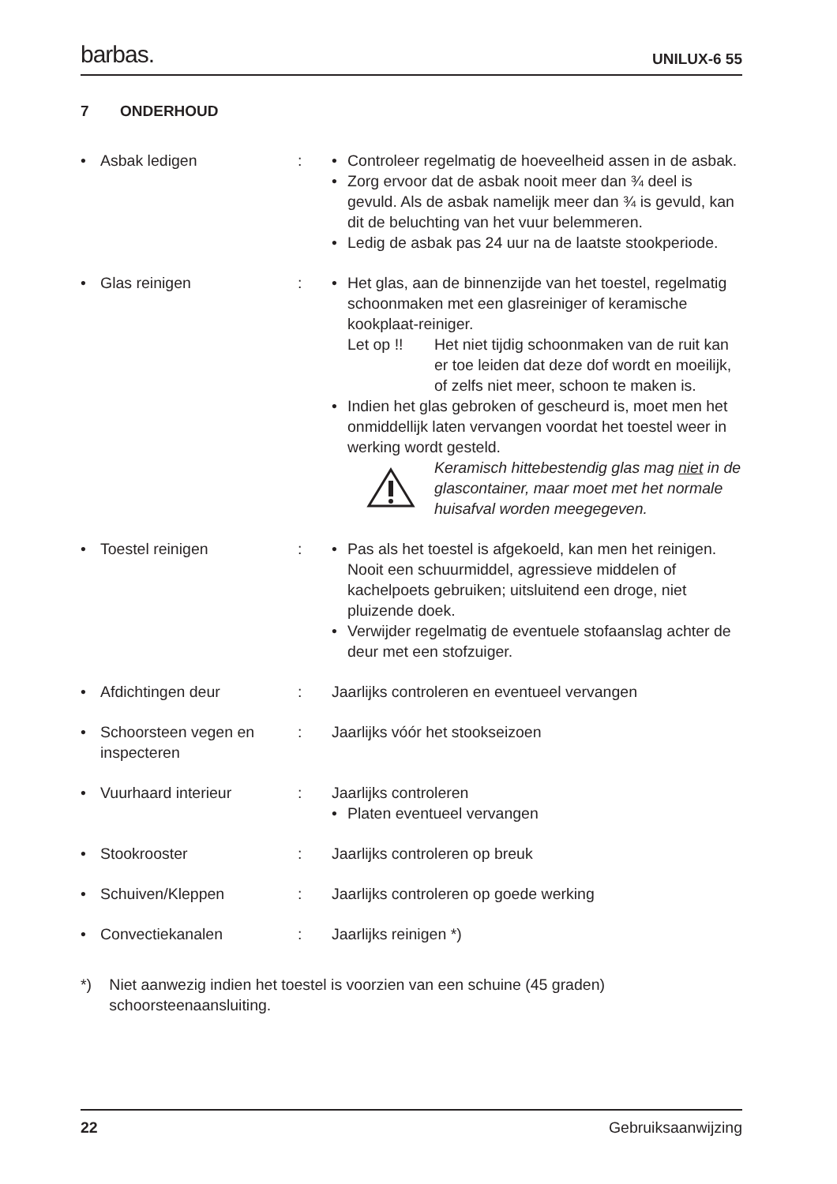barbas. UNILUX-6 55
7 ONDERHOUD
• Asbak ledigen : • Controleer regelmatig de hoeveelheid assen in de asbak.
• Zorg ervoor dat de asbak nooit meer dan ¾ deel is gevuld. Als de asbak namelijk meer dan ¾ is gevuld, kan dit de beluchting van het vuur belemmeren.
• Ledig de asbak pas 24 uur na de laatste stookperiode.
• Glas reinigen : • Het glas, aan de binnenzijde van het toestel, regelmatig schoonmaken met een glasreiniger of keramische kookplaat-reiniger.
Let op !! Het niet tijdig schoonmaken van de ruit kan er toe leiden dat deze dof wordt en moeilijk, of zelfs niet meer, schoon te maken is.
• Indien het glas gebroken of gescheurd is, moet men het onmiddellijk laten vervangen voordat het toestel weer in werking wordt gesteld.
Keramisch hittebestendig glas mag niet in de glascontainer, maar moet met het normale huisafval worden meegegeven.
• Toestel reinigen : • Pas als het toestel is afgekoeld, kan men het reinigen. Nooit een schuurmiddel, agressieve middelen of kachelpoets gebruiken; uitsluitend een droge, niet pluizende doek.
• Verwijder regelmatig de eventuele stofaanslag achter de deur met een stofzuiger.
• Afdichtingen deur : Jaarlijks controleren en eventueel vervangen
• Schoorsteen vegen en inspecteren
: Jaarlijks vóór het stookseizoen
• Vuurhaard interieur : Jaarlijks controleren
• Platen eventueel vervangen
• Stookrooster : Jaarlijks controleren op breuk
• Schuiven/Kleppen : Jaarlijks controleren op goede werking
• Convectiekanalen : Jaarlijks reinigen *)
*) Niet aanwezig indien het toestel is voorzien van een schuine (45 graden) schoorsteenaansluiting.
22 Gebruiksaanwijzing